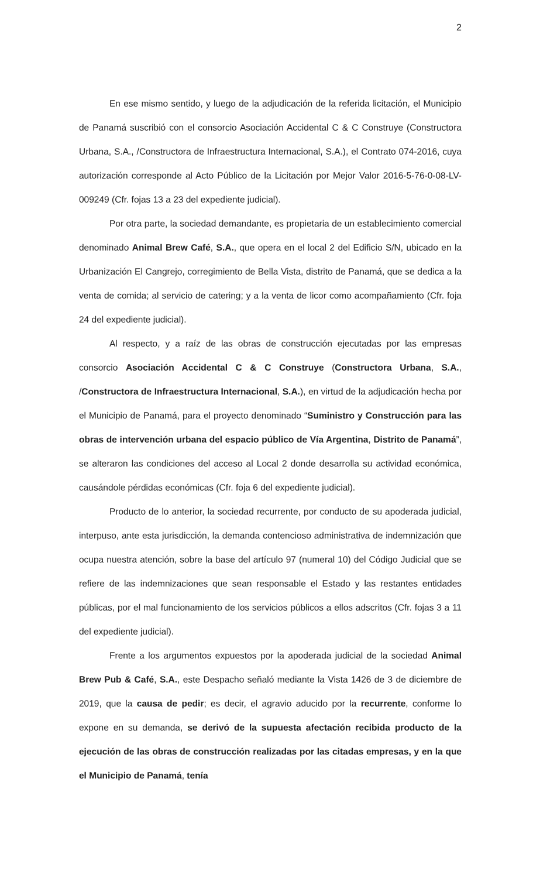2
En ese mismo sentido, y luego de la adjudicación de la referida licitación, el Municipio de Panamá suscribió con el consorcio Asociación Accidental C & C Construye (Constructora Urbana, S.A., /Constructora de Infraestructura Internacional, S.A.), el Contrato 074-2016, cuya autorización corresponde al Acto Público de la Licitación por Mejor Valor 2016-5-76-0-08-LV-009249 (Cfr. fojas 13 a 23 del expediente judicial).
Por otra parte, la sociedad demandante, es propietaria de un establecimiento comercial denominado Animal Brew Café, S.A., que opera en el local 2 del Edificio S/N, ubicado en la Urbanización El Cangrejo, corregimiento de Bella Vista, distrito de Panamá, que se dedica a la venta de comida; al servicio de catering; y a la venta de licor como acompañamiento (Cfr. foja 24 del expediente judicial).
Al respecto, y a raíz de las obras de construcción ejecutadas por las empresas consorcio Asociación Accidental C & C Construye (Constructora Urbana, S.A., /Constructora de Infraestructura Internacional, S.A.), en virtud de la adjudicación hecha por el Municipio de Panamá, para el proyecto denominado “Suministro y Construcción para las obras de intervención urbana del espacio público de Vía Argentina, Distrito de Panamá”, se alteraron las condiciones del acceso al Local 2 donde desarrolla su actividad económica, causándole pérdidas económicas (Cfr. foja 6 del expediente judicial).
Producto de lo anterior, la sociedad recurrente, por conducto de su apoderada judicial, interpuso, ante esta jurisdicción, la demanda contencioso administrativa de indemnización que ocupa nuestra atención, sobre la base del artículo 97 (numeral 10) del Código Judicial que se refiere de las indemnizaciones que sean responsable el Estado y las restantes entidades públicas, por el mal funcionamiento de los servicios públicos a ellos adscritos (Cfr. fojas 3 a 11 del expediente judicial).
Frente a los argumentos expuestos por la apoderada judicial de la sociedad Animal Brew Pub & Café, S.A., este Despacho señaló mediante la Vista 1426 de 3 de diciembre de 2019, que la causa de pedir; es decir, el agravio aducido por la recurrente, conforme lo expone en su demanda, se derivó de la supuesta afectación recibida producto de la ejecución de las obras de construcción realizadas por las citadas empresas, y en la que el Municipio de Panamá, tenía